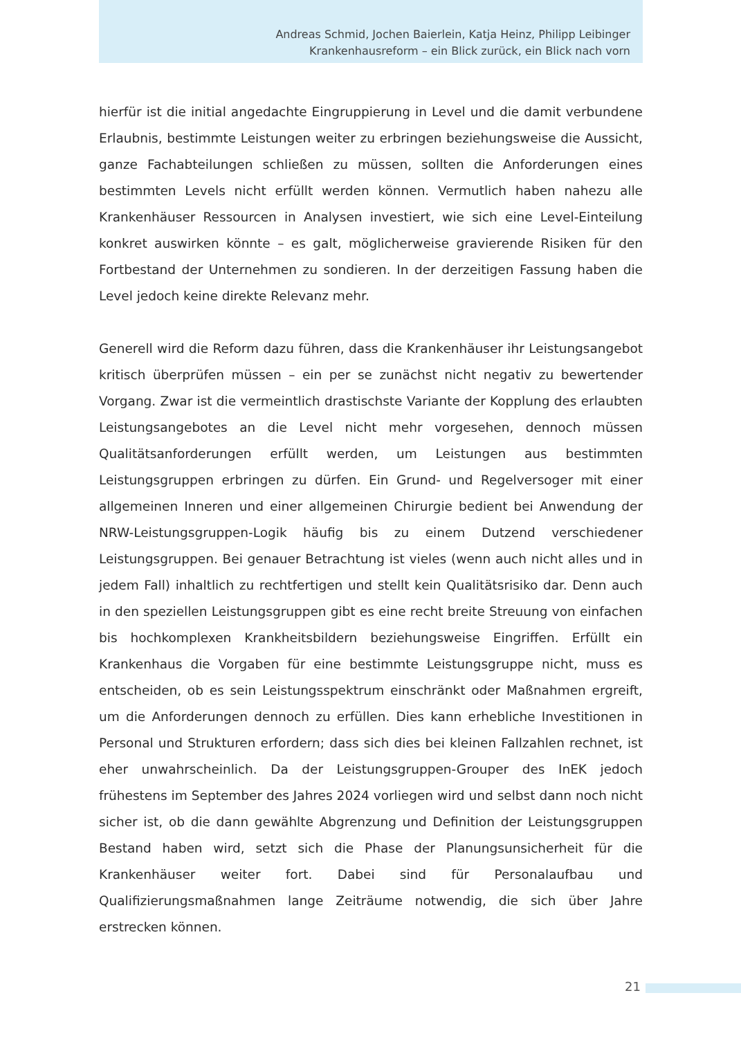Andreas Schmid, Jochen Baierlein, Katja Heinz, Philipp Leibinger
Krankenhausreform – ein Blick zurück, ein Blick nach vorn
hierfür ist die initial angedachte Eingruppierung in Level und die damit verbundene Erlaubnis, bestimmte Leistungen weiter zu erbringen beziehungsweise die Aussicht, ganze Fachabteilungen schließen zu müssen, sollten die Anforderungen eines bestimmten Levels nicht erfüllt werden können. Vermutlich haben nahezu alle Krankenhäuser Ressourcen in Analysen investiert, wie sich eine Level-Einteilung konkret auswirken könnte – es galt, möglicherweise gravierende Risiken für den Fortbestand der Unternehmen zu sondieren. In der derzeitigen Fassung haben die Level jedoch keine direkte Relevanz mehr.
Generell wird die Reform dazu führen, dass die Krankenhäuser ihr Leistungsangebot kritisch überprüfen müssen – ein per se zunächst nicht negativ zu bewertender Vorgang. Zwar ist die vermeintlich drastischste Variante der Kopplung des erlaubten Leistungsangebotes an die Level nicht mehr vorgesehen, dennoch müssen Qualitätsanforderungen erfüllt werden, um Leistungen aus bestimmten Leistungsgruppen erbringen zu dürfen. Ein Grund- und Regelversoger mit einer allgemeinen Inneren und einer allgemeinen Chirurgie bedient bei Anwendung der NRW-Leistungsgruppen-Logik häufig bis zu einem Dutzend verschiedener Leistungsgruppen. Bei genauer Betrachtung ist vieles (wenn auch nicht alles und in jedem Fall) inhaltlich zu rechtfertigen und stellt kein Qualitätsrisiko dar. Denn auch in den speziellen Leistungsgruppen gibt es eine recht breite Streuung von einfachen bis hochkomplexen Krankheitsbildern beziehungsweise Eingriffen. Erfüllt ein Krankenhaus die Vorgaben für eine bestimmte Leistungsgruppe nicht, muss es entscheiden, ob es sein Leistungsspektrum einschränkt oder Maßnahmen ergreift, um die Anforderungen dennoch zu erfüllen. Dies kann erhebliche Investitionen in Personal und Strukturen erfordern; dass sich dies bei kleinen Fallzahlen rechnet, ist eher unwahrscheinlich. Da der Leistungsgruppen-Grouper des InEK jedoch frühestens im September des Jahres 2024 vorliegen wird und selbst dann noch nicht sicher ist, ob die dann gewählte Abgrenzung und Definition der Leistungsgruppen Bestand haben wird, setzt sich die Phase der Planungsunsicherheit für die Krankenhäuser weiter fort. Dabei sind für Personalaufbau und Qualifizierungsmaßnahmen lange Zeiträume notwendig, die sich über Jahre erstrecken können.
21